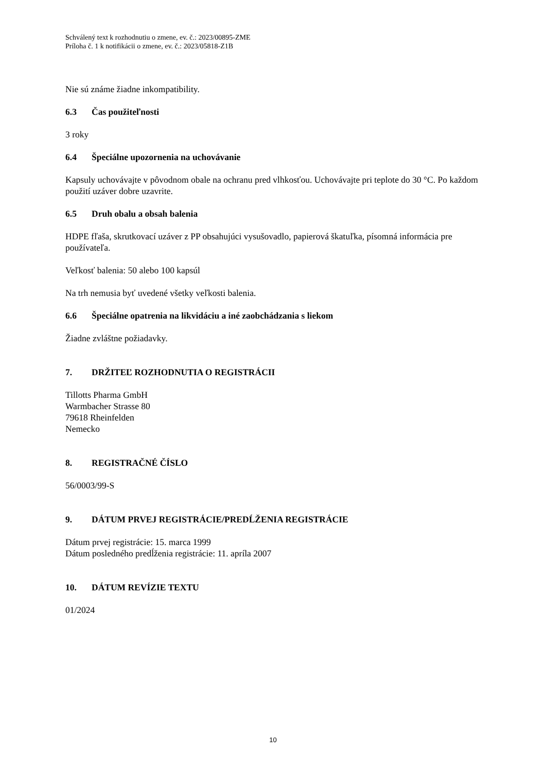Schválený text k rozhodnutiu o zmene, ev. č.: 2023/00895-ZME
Príloha č. 1 k notifikácii o zmene, ev. č.: 2023/05818-Z1B
Nie sú známe žiadne inkompatibility.
6.3 Čas použiteľnosti
3 roky
6.4 Špeciálne upozornenia na uchovávanie
Kapsuly uchovávajte v pôvodnom obale na ochranu pred vlhkosťou. Uchovávajte pri teplote do 30 °C. Po každom použití uzáver dobre uzavrite.
6.5 Druh obalu a obsah balenia
HDPE fľaša, skrutkovací uzáver z PP obsahujúci vysušovadlo, papierová škatuľka, písomná informácia pre používateľa.
Veľkosť balenia: 50 alebo 100 kapsúl
Na trh nemusia byť uvedené všetky veľkosti balenia.
6.6 Špeciálne opatrenia na likvidáciu a iné zaobchádzania s liekom
Žiadne zvláštne požiadavky.
7. DRŽITEĽ ROZHODNUTIA O REGISTRÁCII
Tillotts Pharma GmbH
Warmbacher Strasse 80
79618 Rheinfelden
Nemecko
8. REGISTRAČNÉ ČÍSLO
56/0003/99-S
9. DÁTUM PRVEJ REGISTRÁCIE/PREDĹŽENIA REGISTRÁCIE
Dátum prvej registrácie: 15. marca 1999
Dátum posledného predĺženia registrácie: 11. apríla 2007
10. DÁTUM REVÍZIE TEXTU
01/2024
10